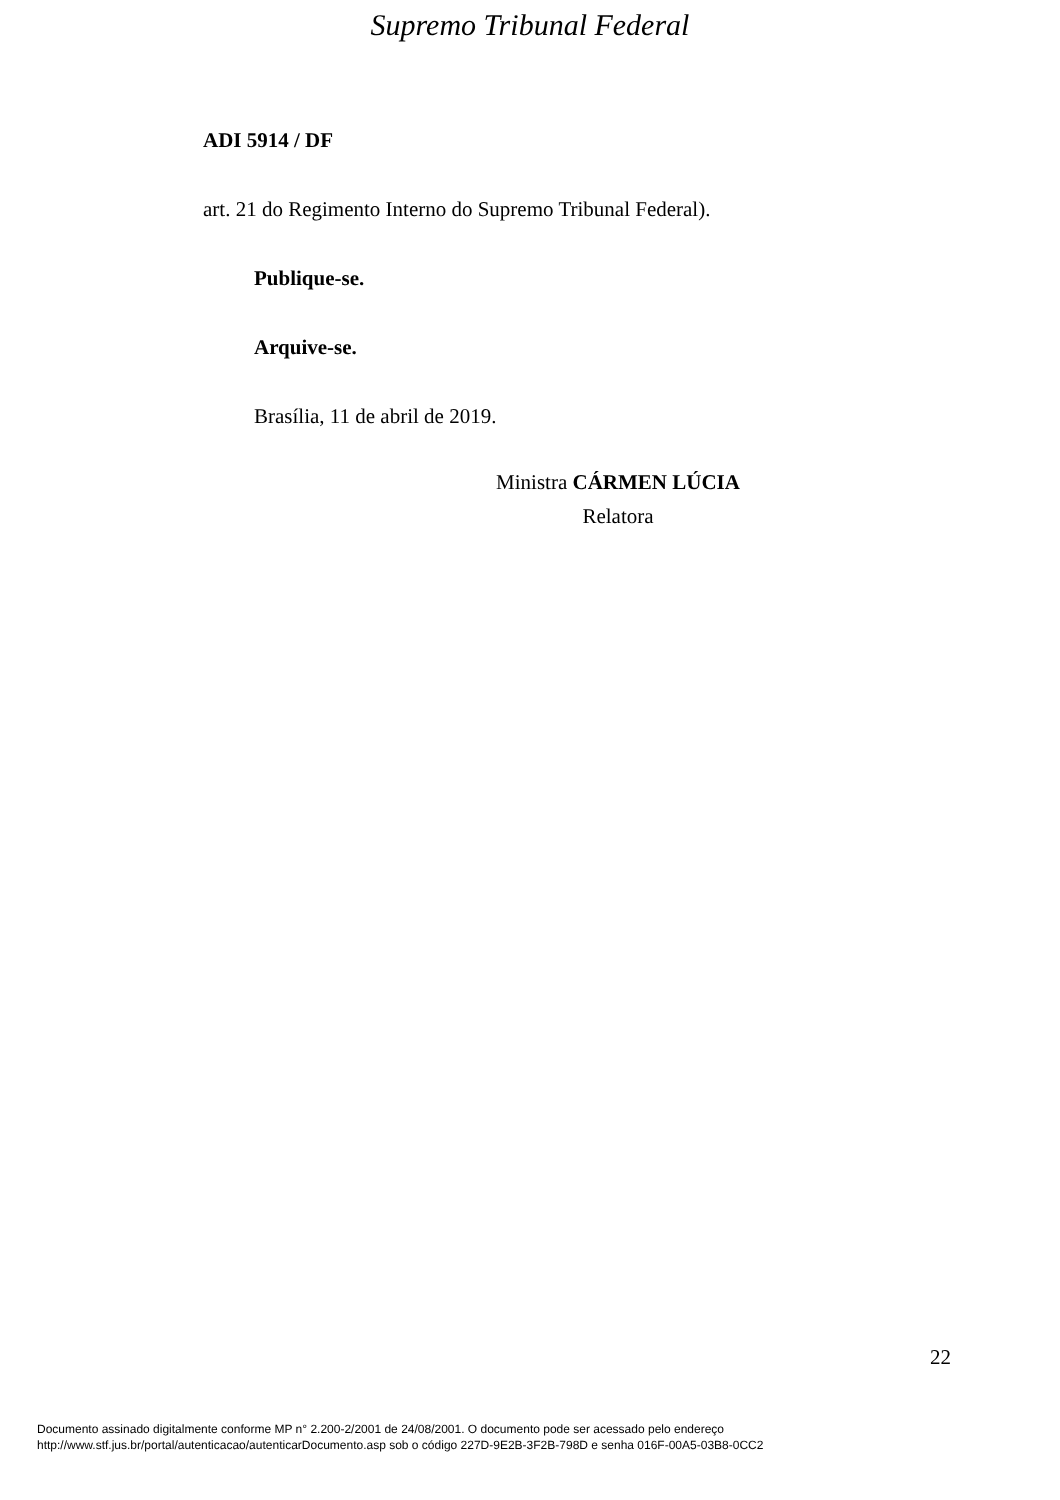Supremo Tribunal Federal
ADI 5914 / DF
art. 21 do Regimento Interno do Supremo Tribunal Federal).
Publique-se.
Arquive-se.
Brasília, 11 de abril de 2019.
Ministra CÁRMEN LÚCIA
Relatora
22
Documento assinado digitalmente conforme MP n° 2.200-2/2001 de 24/08/2001. O documento pode ser acessado pelo endereço
http://www.stf.jus.br/portal/autenticacao/autenticarDocumento.asp sob o código 227D-9E2B-3F2B-798D e senha 016F-00A5-03B8-0CC2